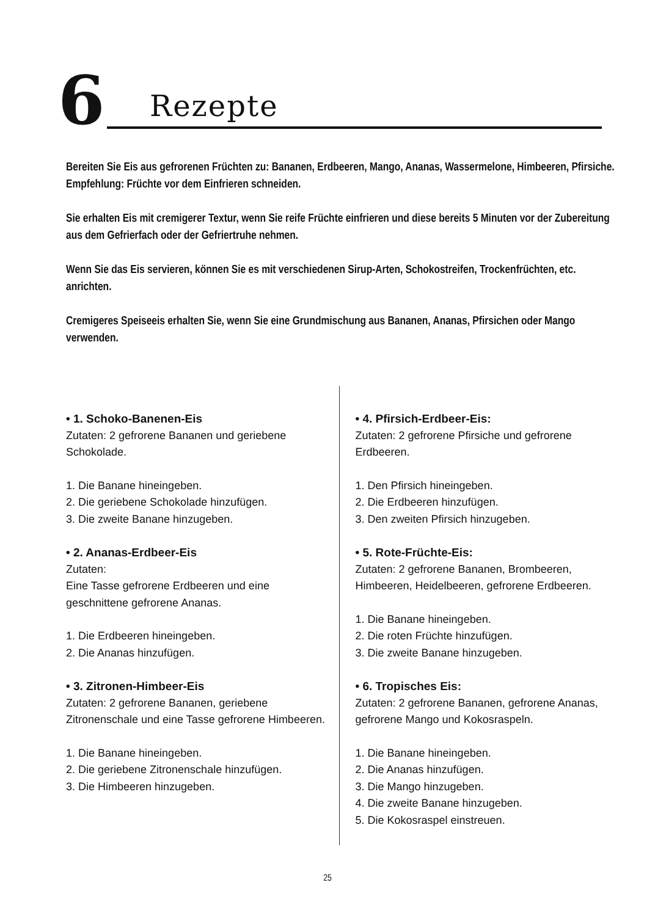6 Rezepte
Bereiten Sie Eis aus gefrorenen Früchten zu: Bananen, Erdbeeren, Mango, Ananas, Wassermelone, Himbeeren, Pfirsiche. Empfehlung: Früchte vor dem Einfrieren schneiden.
Sie erhalten Eis mit cremigerer Textur, wenn Sie reife Früchte einfrieren und diese bereits 5 Minuten vor der Zubereitung aus dem Gefrierfach oder der Gefriertruhe nehmen.
Wenn Sie das Eis servieren, können Sie es mit verschiedenen Sirup-Arten, Schokostreifen, Trockenfrüchten, etc. anrichten.
Cremigeres Speiseeis erhalten Sie, wenn Sie eine Grundmischung aus Bananen, Ananas, Pfirsichen oder Mango verwenden.
• 1. Schoko-Banenen-Eis
Zutaten: 2 gefrorene Bananen und geriebene Schokolade.
1. Die Banane hineingeben.
2. Die geriebene Schokolade hinzufügen.
3. Die zweite Banane hinzugeben.
• 2. Ananas-Erdbeer-Eis
Zutaten:
Eine Tasse gefrorene Erdbeeren und eine geschnittene gefrorene Ananas.
1. Die Erdbeeren hineingeben.
2. Die Ananas hinzufügen.
• 3. Zitronen-Himbeer-Eis
Zutaten: 2 gefrorene Bananen, geriebene Zitronenschale und eine Tasse gefrorene Himbeeren.
1. Die Banane hineingeben.
2. Die geriebene Zitronenschale hinzufügen.
3. Die Himbeeren hinzugeben.
• 4. Pfirsich-Erdbeer-Eis:
Zutaten: 2 gefrorene Pfirsiche und gefrorene Erdbeeren.
1. Den Pfirsich hineingeben.
2. Die Erdbeeren hinzufügen.
3. Den zweiten Pfirsich hinzugeben.
• 5. Rote-Früchte-Eis:
Zutaten: 2 gefrorene Bananen, Brombeeren, Himbeeren, Heidelbeeren, gefrorene Erdbeeren.
1. Die Banane hineingeben.
2. Die roten Früchte hinzufügen.
3. Die zweite Banane hinzugeben.
• 6. Tropisches Eis:
Zutaten: 2 gefrorene Bananen, gefrorene Ananas, gefrorene Mango und Kokosraspeln.
1. Die Banane hineingeben.
2. Die Ananas hinzufügen.
3. Die Mango hinzugeben.
4. Die zweite Banane hinzugeben.
5. Die Kokosraspel einstreuen.
25